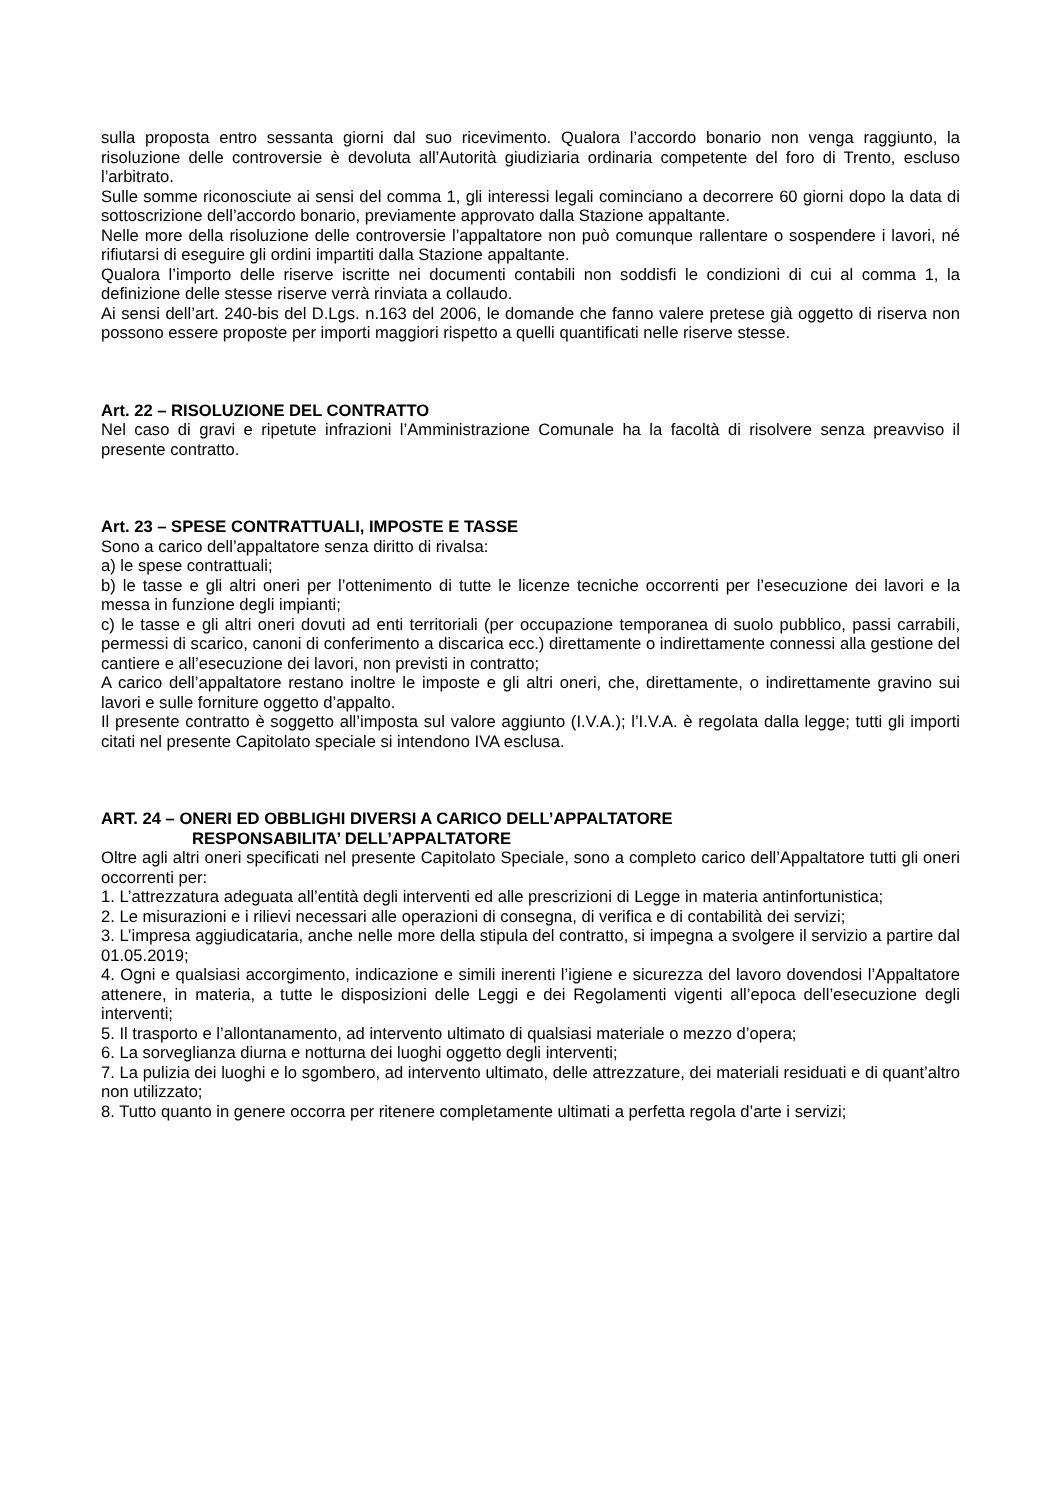sulla proposta entro sessanta giorni dal suo ricevimento. Qualora l’accordo bonario non venga raggiunto, la risoluzione delle controversie è devoluta all’Autorità giudiziaria ordinaria competente del foro di Trento, escluso l’arbitrato.
Sulle somme riconosciute ai sensi del comma 1, gli interessi legali cominciano a decorrere 60 giorni dopo la data di sottoscrizione dell’accordo bonario, previamente approvato dalla Stazione appaltante.
Nelle more della risoluzione delle controversie l’appaltatore non può comunque rallentare o sospendere i lavori, né rifiutarsi di eseguire gli ordini impartiti dalla Stazione appaltante.
Qualora l’importo delle riserve iscritte nei documenti contabili non soddisfi le condizioni di cui al comma 1, la definizione delle stesse riserve verrà rinviata a collaudo.
Ai sensi dell’art. 240-bis del D.Lgs. n.163 del 2006, le domande che fanno valere pretese già oggetto di riserva non possono essere proposte per importi maggiori rispetto a quelli quantificati nelle riserve stesse.
Art. 22 – RISOLUZIONE DEL CONTRATTO
Nel caso di gravi e ripetute infrazioni l’Amministrazione Comunale ha la facoltà di risolvere senza preavviso il presente contratto.
Art. 23 – SPESE CONTRATTUALI, IMPOSTE E TASSE
Sono a carico dell’appaltatore senza diritto di rivalsa:
a) le spese contrattuali;
b) le tasse e gli altri oneri per l’ottenimento di tutte le licenze tecniche occorrenti per l’esecuzione dei lavori e la messa in funzione degli impianti;
c) le tasse e gli altri oneri dovuti ad enti territoriali (per occupazione temporanea di suolo pubblico, passi carrabili, permessi di scarico, canoni di conferimento a discarica ecc.) direttamente o indirettamente connessi alla gestione del cantiere e all’esecuzione dei lavori, non previsti in contratto;
A carico dell’appaltatore restano inoltre le imposte e gli altri oneri, che, direttamente, o indirettamente gravino sui lavori e sulle forniture oggetto d’appalto.
Il presente contratto è soggetto all’imposta sul valore aggiunto (I.V.A.); l’I.V.A. è regolata dalla legge; tutti gli importi citati nel presente Capitolato speciale si intendono IVA esclusa.
ART. 24 – ONERI ED OBBLIGHI DIVERSI A CARICO DELL’APPALTATORE
RESPONSABILITA’ DELL’APPALTATORE
Oltre agli altri oneri specificati nel presente Capitolato Speciale, sono a completo carico dell’Appaltatore tutti gli oneri occorrenti per:
1. L’attrezzatura adeguata all’entità degli interventi ed alle prescrizioni di Legge in materia antinfortunistica;
2. Le misurazioni e i rilievi necessari alle operazioni di consegna, di verifica e di contabilità dei servizi;
3. L’impresa aggiudicataria, anche nelle more della stipula del contratto, si impegna a svolgere il servizio a partire dal 01.05.2019;
4. Ogni e qualsiasi accorgimento, indicazione e simili inerenti l’igiene e sicurezza del lavoro dovendosi l’Appaltatore attenere, in materia, a tutte le disposizioni delle Leggi e dei Regolamenti vigenti all’epoca dell’esecuzione degli interventi;
5. Il trasporto e l’allontanamento, ad intervento ultimato di qualsiasi materiale o mezzo d’opera;
6. La sorveglianza diurna e notturna dei luoghi oggetto degli interventi;
7. La pulizia dei luoghi e lo sgombero, ad intervento ultimato, delle attrezzature, dei materiali residuati e di quant’altro non utilizzato;
8. Tutto quanto in genere occorra per ritenere completamente ultimati a perfetta regola d’arte i servizi;